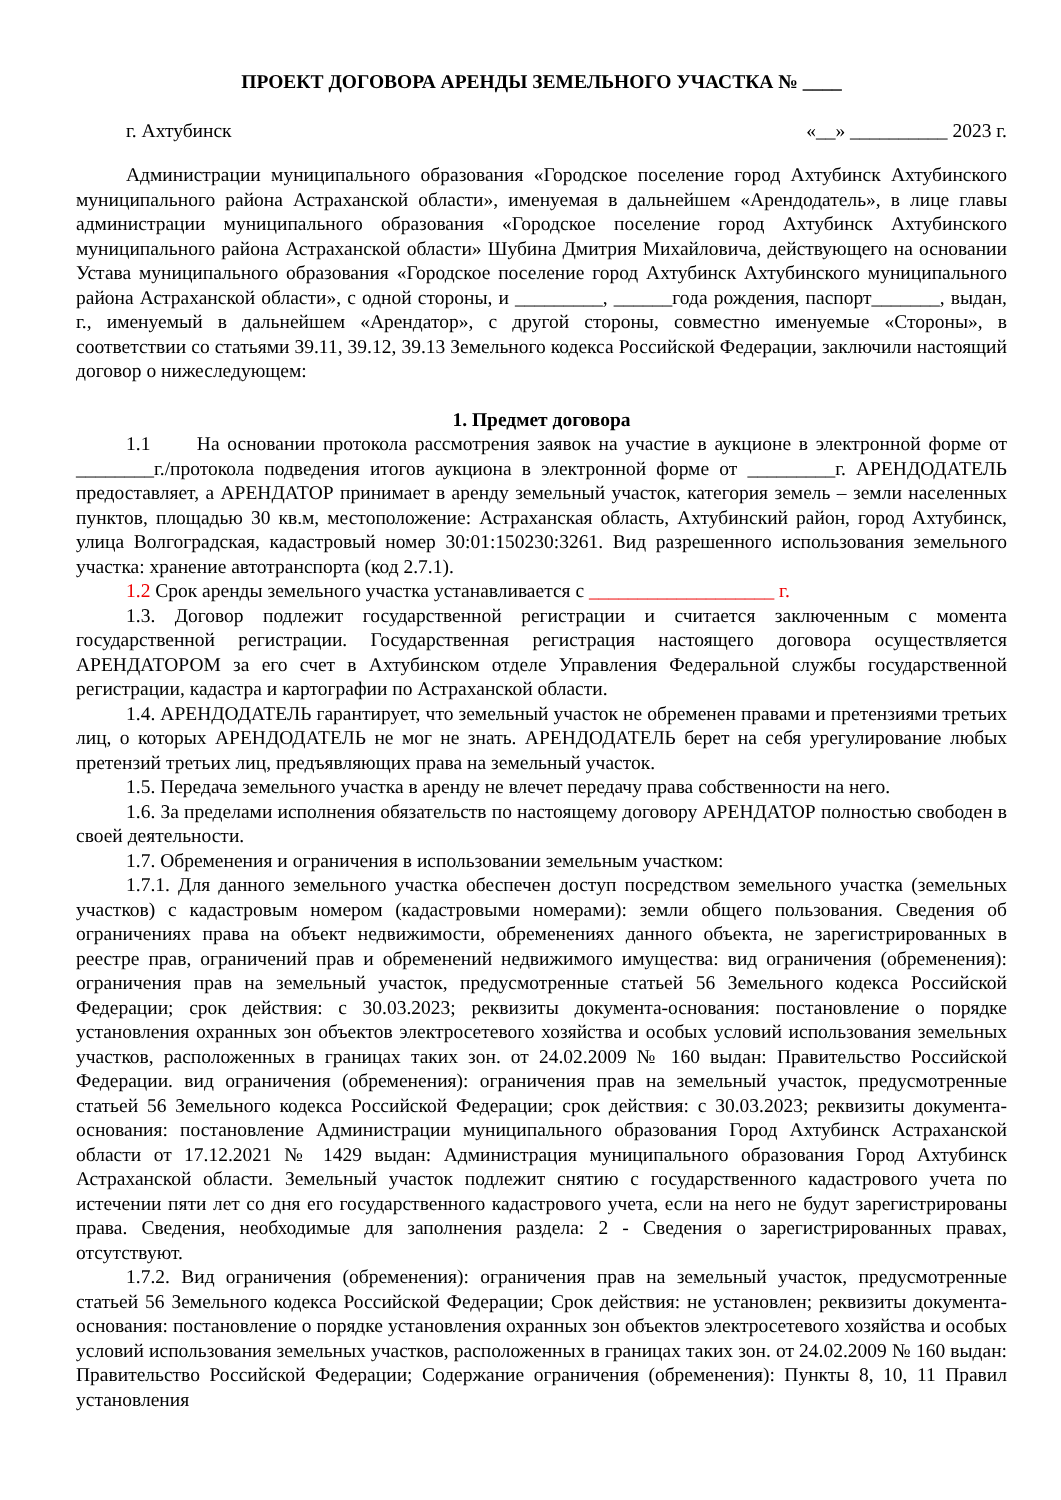ПРОЕКТ ДОГОВОРА АРЕНДЫ ЗЕМЕЛЬНОГО УЧАСТКА № ____
г. Ахтубинск «__» __________ 2023 г.
Администрации муниципального образования «Городское поселение город Ахтубинск Ахтубинского муниципального района Астраханской области», именуемая в дальнейшем «Арендодатель», в лице главы администрации муниципального образования «Городское поселение город Ахтубинск Ахтубинского муниципального района Астраханской области» Шубина Дмитрия Михайловича, действующего на основании Устава муниципального образования «Городское поселение город Ахтубинск Ахтубинского муниципального района Астраханской области», с одной стороны, и _________, ______года рождения, паспорт_______, выдан, г., именуемый в дальнейшем «Арендатор», с другой стороны, совместно именуемые «Стороны», в соответствии со статьями 39.11, 39.12, 39.13 Земельного кодекса Российской Федерации, заключили настоящий договор о нижеследующем:
1. Предмет договора
1.1 На основании протокола рассмотрения заявок на участие в аукционе в электронной форме от ________г./протокола подведения итогов аукциона в электронной форме от _________г. АРЕНДОДАТЕЛЬ предоставляет, а АРЕНДАТОР принимает в аренду земельный участок, категория земель – земли населенных пунктов, площадью 30 кв.м, местоположение: Астраханская область, Ахтубинский район, город Ахтубинск, улица Волгоградская, кадастровый номер 30:01:150230:3261. Вид разрешенного использования земельного участка: хранение автотранспорта (код 2.7.1).
1.2 Срок аренды земельного участка устанавливается с ___________________ г.
1.3. Договор подлежит государственной регистрации и считается заключенным с момента государственной регистрации. Государственная регистрация настоящего договора осуществляется АРЕНДАТОРОМ за его счет в Ахтубинском отделе Управления Федеральной службы государственной регистрации, кадастра и картографии по Астраханской области.
1.4. АРЕНДОДАТЕЛЬ гарантирует, что земельный участок не обременен правами и претензиями третьих лиц, о которых АРЕНДОДАТЕЛЬ не мог не знать. АРЕНДОДАТЕЛЬ берет на себя урегулирование любых претензий третьих лиц, предъявляющих права на земельный участок.
1.5. Передача земельного участка в аренду не влечет передачу права собственности на него.
1.6. За пределами исполнения обязательств по настоящему договору АРЕНДАТОР полностью свободен в своей деятельности.
1.7. Обременения и ограничения в использовании земельным участком:
1.7.1. Для данного земельного участка обеспечен доступ посредством земельного участка (земельных участков) с кадастровым номером (кадастровыми номерами): земли общего пользования. Сведения об ограничениях права на объект недвижимости, обременениях данного объекта, не зарегистрированных в реестре прав, ограничений прав и обременений недвижимого имущества: вид ограничения (обременения): ограничения прав на земельный участок, предусмотренные статьей 56 Земельного кодекса Российской Федерации; срок действия: с 30.03.2023; реквизиты документа-основания: постановление о порядке установления охранных зон объектов электросетевого хозяйства и особых условий использования земельных участков, расположенных в границах таких зон. от 24.02.2009 № 160 выдан: Правительство Российской Федерации. вид ограничения (обременения): ограничения прав на земельный участок, предусмотренные статьей 56 Земельного кодекса Российской Федерации; срок действия: с 30.03.2023; реквизиты документа-основания: постановление Администрации муниципального образования Город Ахтубинск Астраханской области от 17.12.2021 № 1429 выдан: Администрация муниципального образования Город Ахтубинск Астраханской области. Земельный участок подлежит снятию с государственного кадастрового учета по истечении пяти лет со дня его государственного кадастрового учета, если на него не будут зарегистрированы права. Сведения, необходимые для заполнения раздела: 2 - Сведения о зарегистрированных правах, отсутствуют.
1.7.2. Вид ограничения (обременения): ограничения прав на земельный участок, предусмотренные статьей 56 Земельного кодекса Российской Федерации; Срок действия: не установлен; реквизиты документа-основания: постановление о порядке установления охранных зон объектов электросетевого хозяйства и особых условий использования земельных участков, расположенных в границах таких зон. от 24.02.2009 № 160 выдан: Правительство Российской Федерации; Содержание ограничения (обременения): Пункты 8, 10, 11 Правил установления